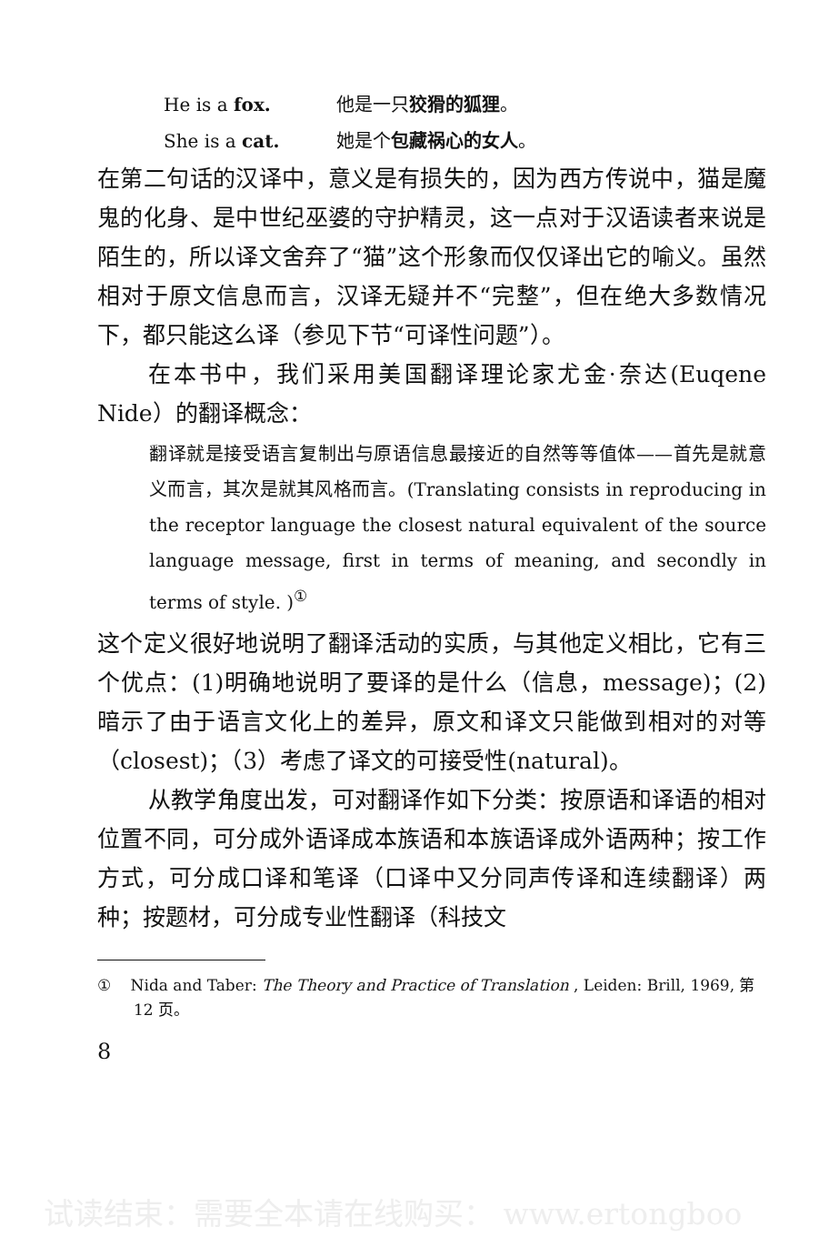He is a fox. 他是一只狡猾的狐狸。
She is a cat. 她是个包藏祸心的女人。
在第二句话的汉译中，意义是有损失的，因为西方传说中，猫是魔鬼的化身、是中世纪巫婆的守护精灵，这一点对于汉语读者来说是陌生的，所以译文舍弃了“猫”这个形象而仅仅译出它的喻义。虽然相对于原文信息而言，汉译无疑并不“完整”，但在绝大多数情况下，都只能这么译（参见下节“可译性问题”）。
在本书中，我们采用美国翻译理论家尤金·奈达(Euqene Nide）的翻译概念：
翻译就是接受语言复制出与原语信息最接近的自然等等值体——首先是就意义而言，其次是就其风格而言。(Translating consists in reproducing in the receptor language the closest natural equivalent of the source language message, first in terms of meaning, and secondly in terms of style. )<sup>①</sup>
这个定义很好地说明了翻译活动的实质，与其他定义相比，它有三个优点：(1)明确地说明了要译的是什么（信息，message)；(2)暗示了由于语言文化上的差异，原文和译文只能做到相对的对等（closest)；（3）考虑了译文的可接受性(natural)。
从教学角度出发，可对翻译作如下分类：按原语和译语的相对位置不同，可分成外语译成本族语和本族语译成外语两种；按工作方式，可分成口译和笔译（口译中又分同声传译和连续翻译）两种；按题材，可分成专业性翻译（科技文
① Nida and Taber: The Theory and Practice of Translation , Leiden: Brill, 1969, 第 12 页。
8
试读结束：需要全本请在线购买： www.ertongboo